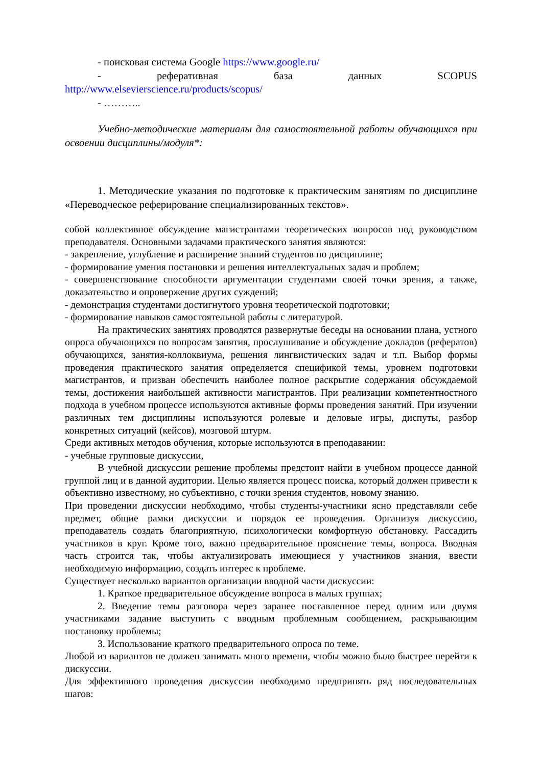- поисковая система Google https://www.google.ru/
- реферативная база данных SCOPUS
http://www.elsevierscience.ru/products/scopus/
- ………..
Учебно-методические материалы для самостоятельной работы обучающихся при освоении дисциплины/модуля*:
1. Методические указания по подготовке к практическим занятиям по дисциплине «Переводческое реферирование специализированных текстов».
собой коллективное обсуждение магистрантами теоретических вопросов под руководством преподавателя. Основными задачами практического занятия являются:
- закрепление, углубление и расширение знаний студентов по дисциплине;
- формирование умения постановки и решения интеллектуальных задач и проблем;
- совершенствование способности аргументации студентами своей точки зрения, а также, доказательство и опровержение других суждений;
- демонстрация студентами достигнутого уровня теоретической подготовки;
- формирование навыков самостоятельной работы с литературой.
На практических занятиях проводятся развернутые беседы на основании плана, устного опроса обучающихся по вопросам занятия, прослушивание и обсуждение докладов (рефератов) обучающихся, занятия-коллоквиума, решения лингвистических задач и т.п. Выбор формы проведения практического занятия определяется спецификой темы, уровнем подготовки магистрантов, и призван обеспечить наиболее полное раскрытие содержания обсуждаемой темы, достижения наибольшей активности магистрантов. При реализации компетентностного подхода в учебном процессе используются активные формы проведения занятий. При изучении различных тем дисциплины используются ролевые и деловые игры, диспуты, разбор конкретных ситуаций (кейсов), мозговой штурм.
Среди активных методов обучения, которые используются в преподавании:
- учебные групповые дискуссии,
В учебной дискуссии решение проблемы предстоит найти в учебном процессе данной группой лиц и в данной аудитории. Целью является процесс поиска, который должен привести к объективно известному, но субъективно, с точки зрения студентов, новому знанию.
При проведении дискуссии необходимо, чтобы студенты-участники ясно представляли себе предмет, общие рамки дискуссии и порядок ее проведения. Организуя дискуссию, преподаватель создать благоприятную, психологически комфортную обстановку. Рассадить участников в круг. Кроме того, важно предварительное прояснение темы, вопроса. Вводная часть строится так, чтобы актуализировать имеющиеся у участников знания, ввести необходимую информацию, создать интерес к проблеме.
Существует несколько вариантов организации вводной части дискуссии:
1. Краткое предварительное обсуждение вопроса в малых группах;
2. Введение темы разговора через заранее поставленное перед одним или двумя участниками задание выступить с вводным проблемным сообщением, раскрывающим постановку проблемы;
3. Использование краткого предварительного опроса по теме.
Любой из вариантов не должен занимать много времени, чтобы можно было быстрее перейти к дискуссии.
Для эффективного проведения дискуссии необходимо предпринять ряд последовательных шагов: